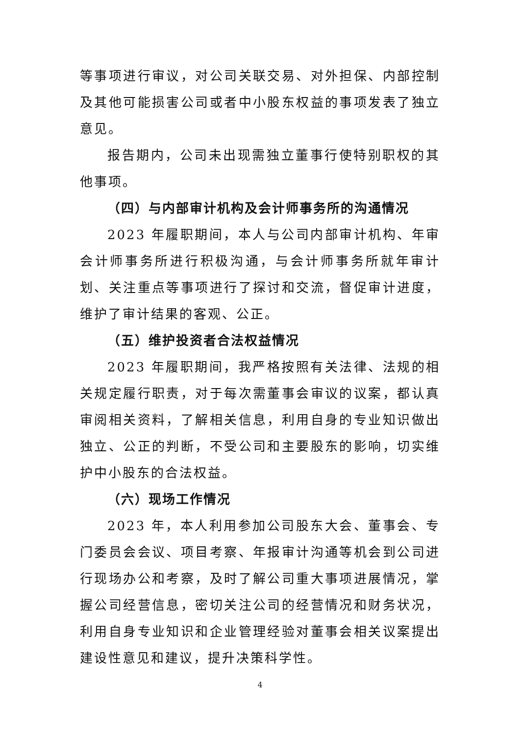等事项进行审议，对公司关联交易、对外担保、内部控制及其他可能损害公司或者中小股东权益的事项发表了独立意见。
报告期内，公司未出现需独立董事行使特别职权的其他事项。
（四）与内部审计机构及会计师事务所的沟通情况
2023 年履职期间，本人与公司内部审计机构、年审会计师事务所进行积极沟通，与会计师事务所就年审计划、关注重点等事项进行了探讨和交流，督促审计进度，维护了审计结果的客观、公正。
（五）维护投资者合法权益情况
2023 年履职期间，我严格按照有关法律、法规的相关规定履行职责，对于每次需董事会审议的议案，都认真审阅相关资料，了解相关信息，利用自身的专业知识做出独立、公正的判断，不受公司和主要股东的影响，切实维护中小股东的合法权益。
（六）现场工作情况
2023 年，本人利用参加公司股东大会、董事会、专门委员会会议、项目考察、年报审计沟通等机会到公司进行现场办公和考察，及时了解公司重大事项进展情况，掌握公司经营信息，密切关注公司的经营情况和财务状况，利用自身专业知识和企业管理经验对董事会相关议案提出建设性意见和建议，提升决策科学性。
4